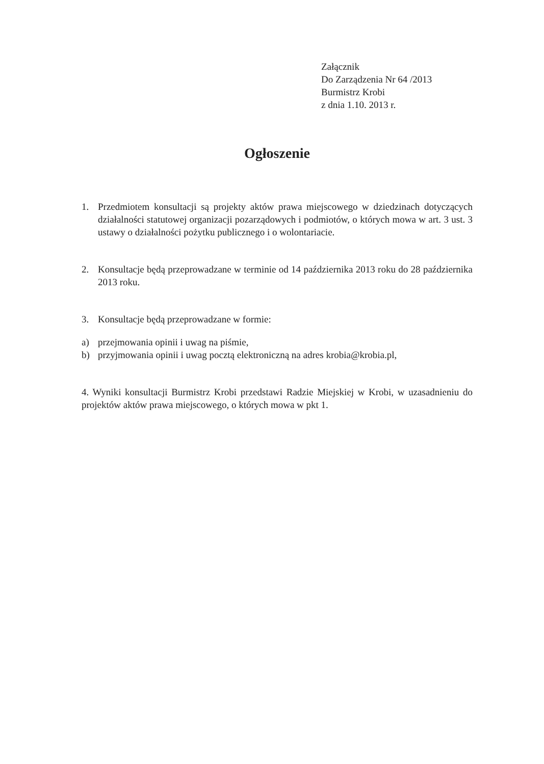Załącznik
Do Zarządzenia Nr 64 /2013
Burmistrz Krobi
z dnia 1.10. 2013 r.
Ogłoszenie
1. Przedmiotem konsultacji są projekty aktów prawa miejscowego w dziedzinach dotyczących działalności statutowej organizacji pozarządowych i podmiotów, o których mowa w art. 3 ust. 3 ustawy o działalności pożytku publicznego i o wolontariacie.
2. Konsultacje będą przeprowadzane w terminie od 14 października 2013 roku do 28 października 2013 roku.
3. Konsultacje będą przeprowadzane w formie:
a) przejmowania opinii i uwag na piśmie,
b) przyjmowania opinii i uwag pocztą elektroniczną na adres krobia@krobia.pl,
4. Wyniki konsultacji Burmistrz Krobi przedstawi Radzie Miejskiej w Krobi, w uzasadnieniu do projektów aktów prawa miejscowego, o których mowa w pkt 1.